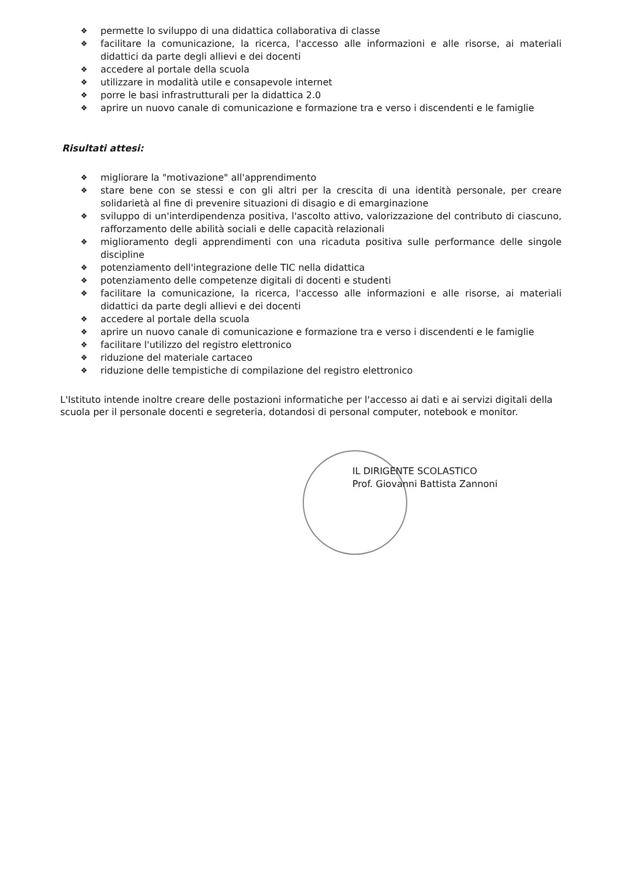❖ permette lo sviluppo di una didattica collaborativa di classe
❖ facilitare la comunicazione, la ricerca, l'accesso alle informazioni e alle risorse, ai materiali didattici da parte degli allievi e dei docenti
❖ accedere al portale della scuola
❖ utilizzare in modalità utile e consapevole internet
❖ porre le basi infrastrutturali per la didattica 2.0
❖ aprire un nuovo canale di comunicazione e formazione tra e verso i discendenti e le famiglie
Risultati attesi:
❖ migliorare la "motivazione" all'apprendimento
❖ stare bene con se stessi e con gli altri per la crescita di una identità personale, per creare solidarietà al fine di prevenire situazioni di disagio e di emarginazione
❖ sviluppo di un'interdipendenza positiva, l'ascolto attivo, valorizzazione del contributo di ciascuno, rafforzamento delle abilità sociali e delle capacità relazionali
❖ miglioramento degli apprendimenti con una ricaduta positiva sulle performance delle singole discipline
❖ potenziamento dell'integrazione delle TIC nella didattica
❖ potenziamento delle competenze digitali di docenti e studenti
❖ facilitare la comunicazione, la ricerca, l'accesso alle informazioni e alle risorse, ai materiali didattici da parte degli allievi e dei docenti
❖ accedere al portale della scuola
❖ aprire un nuovo canale di comunicazione e formazione tra e verso i discendenti e le famiglie
❖ facilitare l'utilizzo del registro elettronico
❖ riduzione del materiale cartaceo
❖ riduzione delle tempistiche di compilazione del registro elettronico
L'Istituto intende inoltre creare delle postazioni informatiche per l'accesso ai dati e ai servizi digitali della scuola per il personale docenti e segreteria, dotandosi di personal computer, notebook e monitor.
IL DIRIGENTE SCOLASTICO
Prof. Giovanni Battista Zannoni